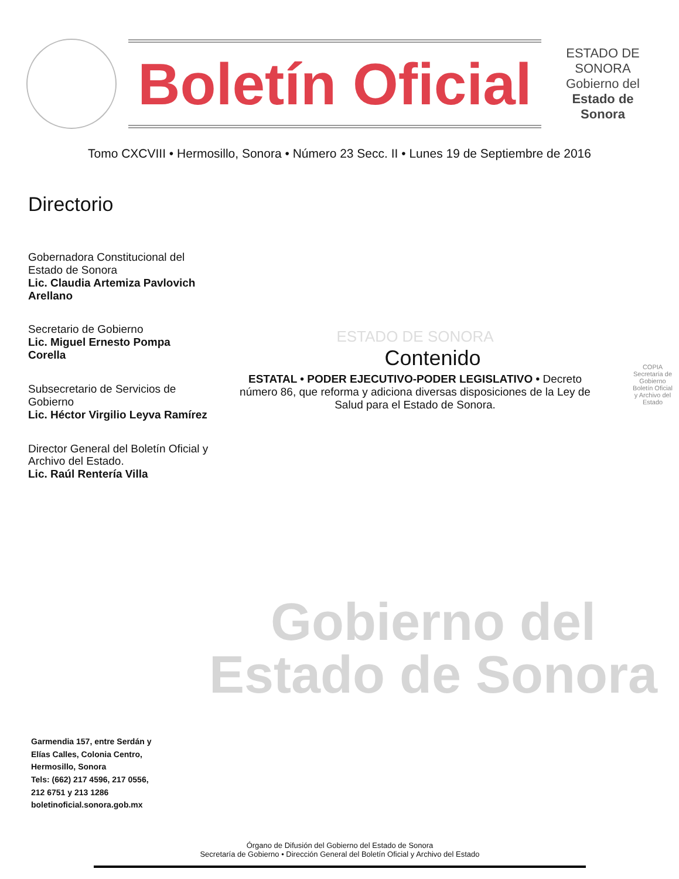Boletín Oficial
ESTADO DE SONORA
Gobierno del
Estado de Sonora
Tomo CXCVIII • Hermosillo, Sonora • Número 23 Secc. II • Lunes 19 de Septiembre de 2016
Directorio
Gobernadora Constitucional del Estado de Sonora
Lic. Claudia Artemiza Pavlovich Arellano
Secretario de Gobierno
Lic. Miguel Ernesto Pompa Corella
Subsecretario de Servicios de Gobierno
Lic. Héctor Virgilio Leyva Ramírez
Director General del Boletín Oficial y Archivo del Estado.
Lic. Raúl Rentería Villa
ESTADO DE SONORA
Contenido
ESTATAL • PODER EJECUTIVO-PODER LEGISLATIVO • Decreto número 86, que reforma y adiciona diversas disposiciones de la Ley de Salud para el Estado de Sonora.
Gobierno del
Estado de Sonora
COPIA
Secretaría de Gobierno
Boletín Oficial y Archivo del Estado
Garmendia 157, entre Serdán y
Elías Calles, Colonia Centro,
Hermosillo, Sonora
Tels: (662) 217 4596, 217 0556,
212 6751 y 213 1286
boletinoficial.sonora.gob.mx
Órgano de Difusión del Gobierno del Estado de Sonora
Secretaría de Gobierno • Dirección General del Boletín Oficial y Archivo del Estado